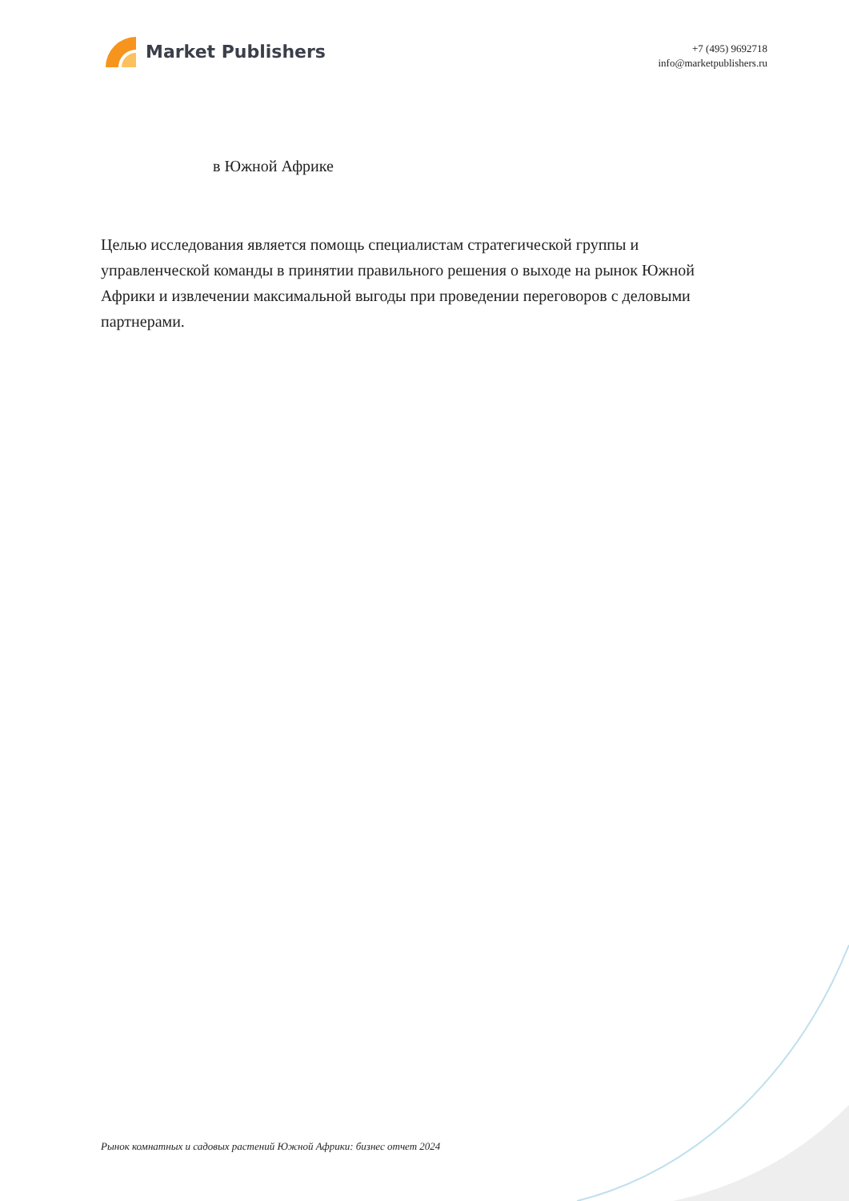Market Publishers
+7 (495) 9692718
info@marketpublishers.ru
в Южной Африке
Целью исследования является помощь специалистам стратегической группы и управленческой команды в принятии правильного решения о выходе на рынок Южной Африки и извлечении максимальной выгоды при проведении переговоров с деловыми партнерами.
Рынок комнатных и садовых растений Южной Африки: бизнес отчет 2024